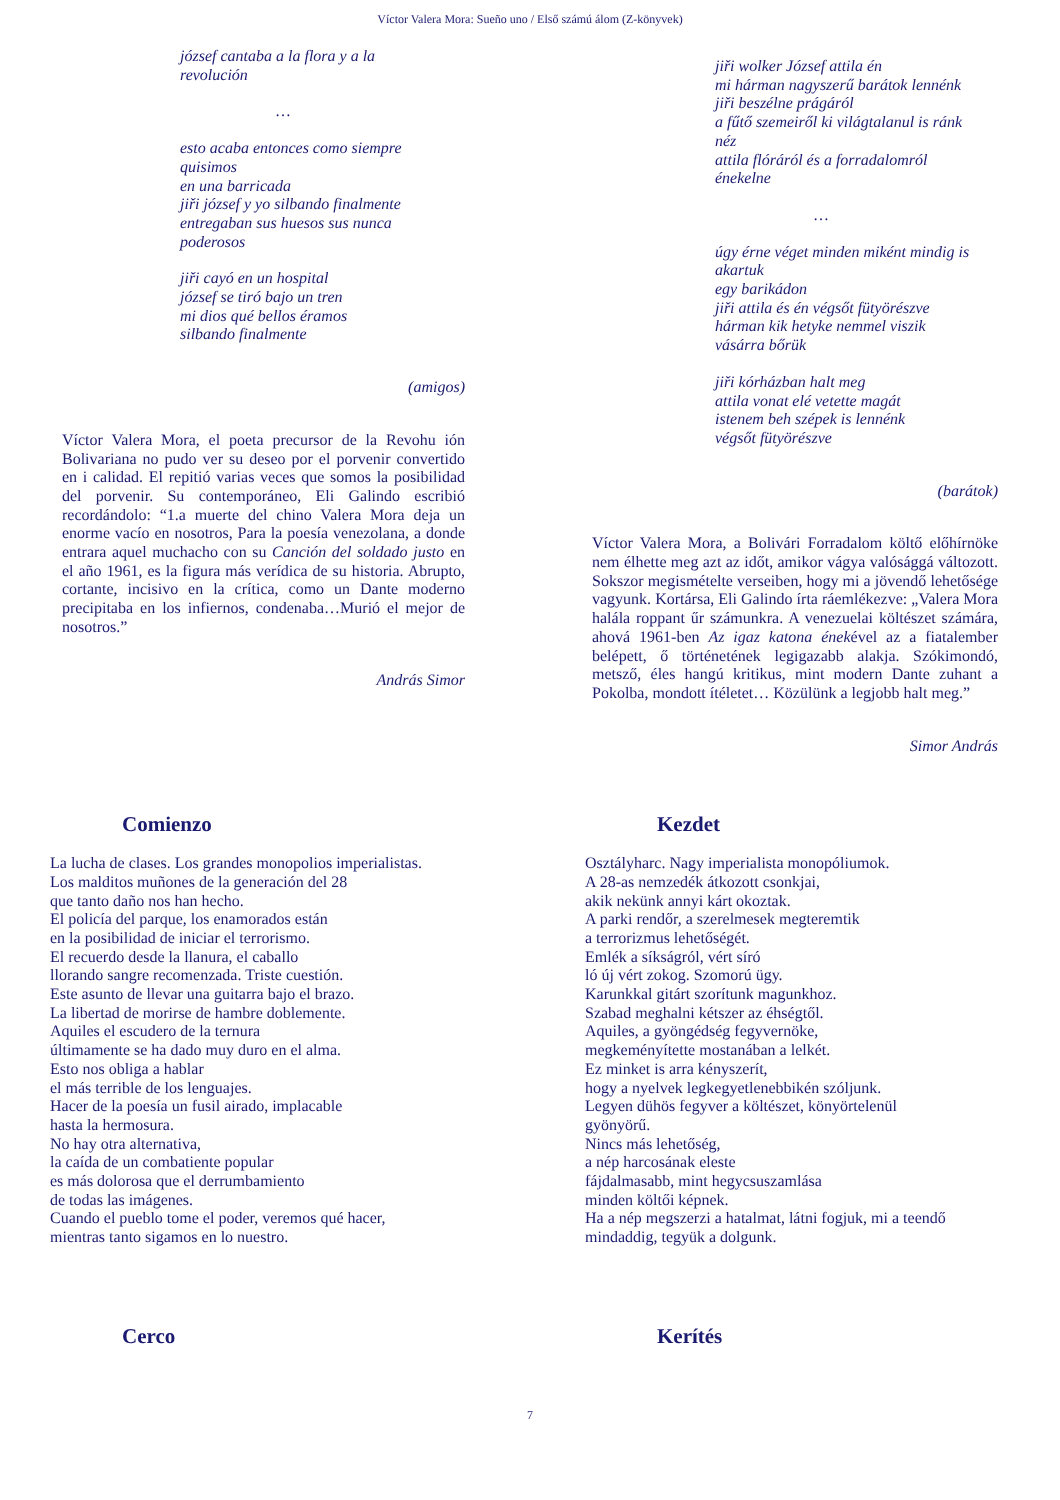Víctor Valera Mora: Sueño uno / Első számú álom (Z-könyvek)
józsef cantaba a la flora y a la
revolución
…
esto acaba entonces como siempre
quisimos
en una barricada
jiři józsef y yo silbando finalmente
entregaban sus huesos sus nunca
poderosos
jiři cayó en un hospital
józsef se tiró bajo un tren
mi dios qué bellos éramos
silbando finalmente
(amigos)
Víctor Valera Mora, el poeta precursor de la Revohu ión Bolivariana no pudo ver su deseo por el porvenir convertido en i calidad. El repitió varias veces que somos la posibilidad del porvenir. Su contemporáneo, Eli Galindo escribió recordándolo: “1.a muerte del chino Valera Mora deja un enorme vacío en nosotros, Para la poesía venezolana, a donde entrara aquel muchacho con su Canción del soldado justo en el año 1961, es la figura más verídica de su historia. Abrupto, cortante, incisivo en la crítica, como un Dante moderno precipitaba en los infiernos, condenaba…Murió el mejor de nosotros.”
András Simor
jiři wolker József attila én
mi hárman nagyszerű barátok lennénk
jiři beszélne prágáról
a fűtő szemeiről ki világtalanul is ránk
néz
attila flóráról és a forradalomról
énekelne
…
úgy érne véget minden miként mindig is
akartuk
egy barikádon
jiři attila és én végsőt fütyörészve
hárman kik hetyke nemmel viszik
vásárra bőrük
jiři kórházban halt meg
attila vonat elé vetette magát
istenem beh szépek is lennénk
végsőt fütyörészve
(barátok)
Víctor Valera Mora, a Bolivári Forradalom költő előhírnöke nem élhette meg azt az időt, amikor vágya valósággá változott. Sokszor megismételte verseiben, hogy mi a jövendő lehetősége vagyunk. Kortársa, Eli Galindo írta ráemlékezve: „Valera Mora halála roppant űr számunkra. A venezuelai költészet számára, ahová 1961-ben Az igaz katona énekével az a fiatalember belépett, ő történetének legigazabb alakja. Szókimondó, metsző, éles hangú kritikus, mint modern Dante zuhant a Pokolba, mondott ítéletet… Közülünk a legjobb halt meg.”
Simor András
Comienzo
La lucha de clases. Los grandes monopolios imperialistas.
Los malditos muñones de la generación del 28
que tanto daño nos han hecho.
El policía del parque, los enamorados están
en la posibilidad de iniciar el terrorismo.
El recuerdo desde la llanura, el caballo
llorando sangre recomenzada. Triste cuestión.
Este asunto de llevar una guitarra bajo el brazo.
La libertad de morirse de hambre doblemente.
Aquiles el escudero de la ternura
últimamente se ha dado muy duro en el alma.
Esto nos obliga a hablar
el más terrible de los lenguajes.
Hacer de la poesía un fusil airado, implacable
hasta la hermosura.
No hay otra alternativa,
la caída de un combatiente popular
es más dolorosa que el derrumbamiento
de todas las imágenes.
Cuando el pueblo tome el poder, veremos qué hacer,
mientras tanto sigamos en lo nuestro.
Kezdet
Osztályharc. Nagy imperialista monopóliumok.
A 28-as nemzedék átkozott csonkjai,
akik nekünk annyi kárt okoztak.
A parki rendőr, a szerelmesek megteremtik
a terrorizmus lehetőségét.
Emlék a síkságról, vért síró
ló új vért zokog. Szomorú ügy.
Karunkkal gitárt szorítunk magunkhoz.
Szabad meghalni kétszer az éhségtől.
Aquiles, a gyöngédség fegyvernöke,
megkeményítette mostanában a lelkét.
Ez minket is arra kényszerít,
hogy a nyelvek legkegyetlenebbikén szóljunk.
Legyen dühös fegyver a költészet, könyörtelenül
gyönyörű.
Nincs más lehetőség,
a nép harcosának eleste
fájdalmasabb, mint hegycsuszamlása
minden költői képnek.
Ha a nép megszerzi a hatalmat, látni fogjuk, mi a teendő
mindaddig, tegyük a dolgunk.
Cerco Kerítés
7